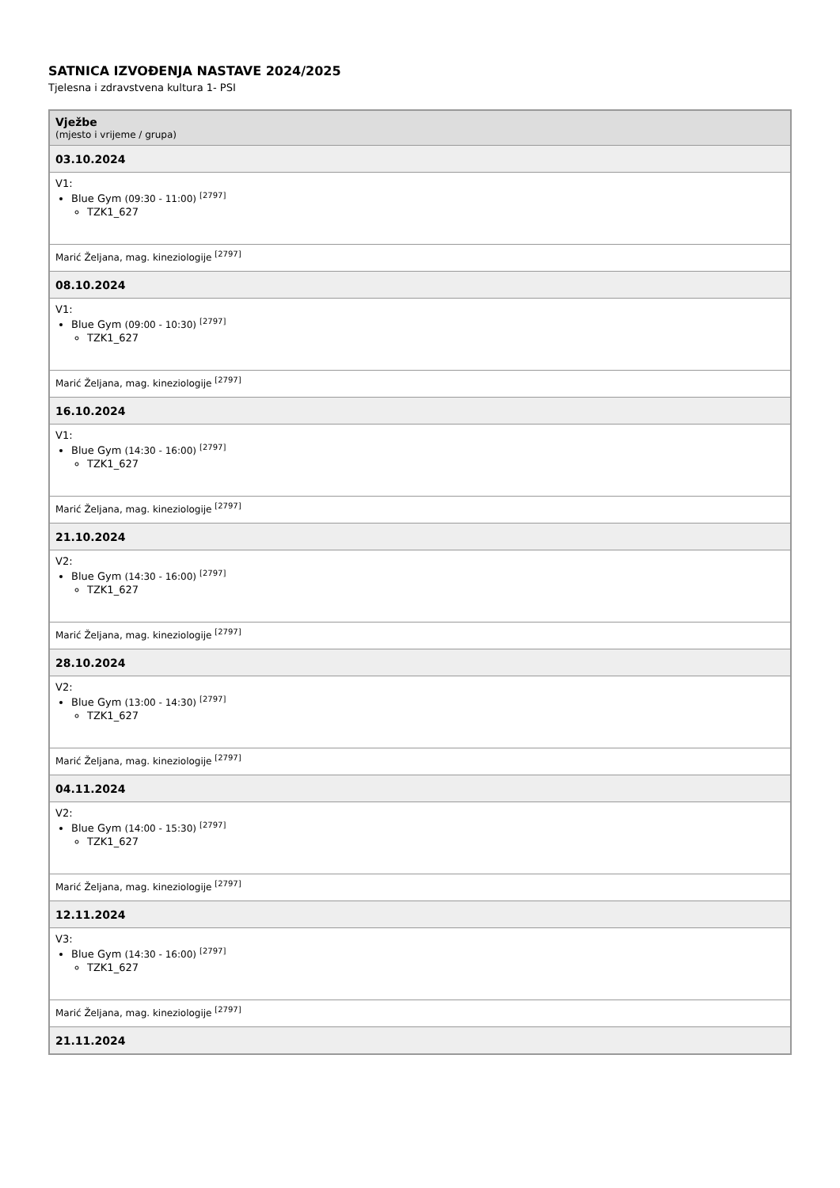SATNICA IZVOĐENJA NASTAVE 2024/2025
Tjelesna i zdravstvena kultura 1- PSI
| Vježbe (mjesto i vrijeme / grupa) |
| --- |
| 03.10.2024 |
| V1: Blue Gym (09:30 - 11:00) <sup>[2797]</sup> TZK1_627 |
| Marić Željana, mag. kineziologije <sup>[2797]</sup> |
| 08.10.2024 |
| V1: Blue Gym (09:00 - 10:30) <sup>[2797]</sup> TZK1_627 |
| Marić Željana, mag. kineziologije <sup>[2797]</sup> |
| 16.10.2024 |
| V1: Blue Gym (14:30 - 16:00) <sup>[2797]</sup> TZK1_627 |
| Marić Željana, mag. kineziologije <sup>[2797]</sup> |
| 21.10.2024 |
| V2: Blue Gym (14:30 - 16:00) <sup>[2797]</sup> TZK1_627 |
| Marić Željana, mag. kineziologije <sup>[2797]</sup> |
| 28.10.2024 |
| V2: Blue Gym (13:00 - 14:30) <sup>[2797]</sup> TZK1_627 |
| Marić Željana, mag. kineziologije <sup>[2797]</sup> |
| 04.11.2024 |
| V2: Blue Gym (14:00 - 15:30) <sup>[2797]</sup> TZK1_627 |
| Marić Željana, mag. kineziologije <sup>[2797]</sup> |
| 12.11.2024 |
| V3: Blue Gym (14:30 - 16:00) <sup>[2797]</sup> TZK1_627 |
| Marić Željana, mag. kineziologije <sup>[2797]</sup> |
| 21.11.2024 |